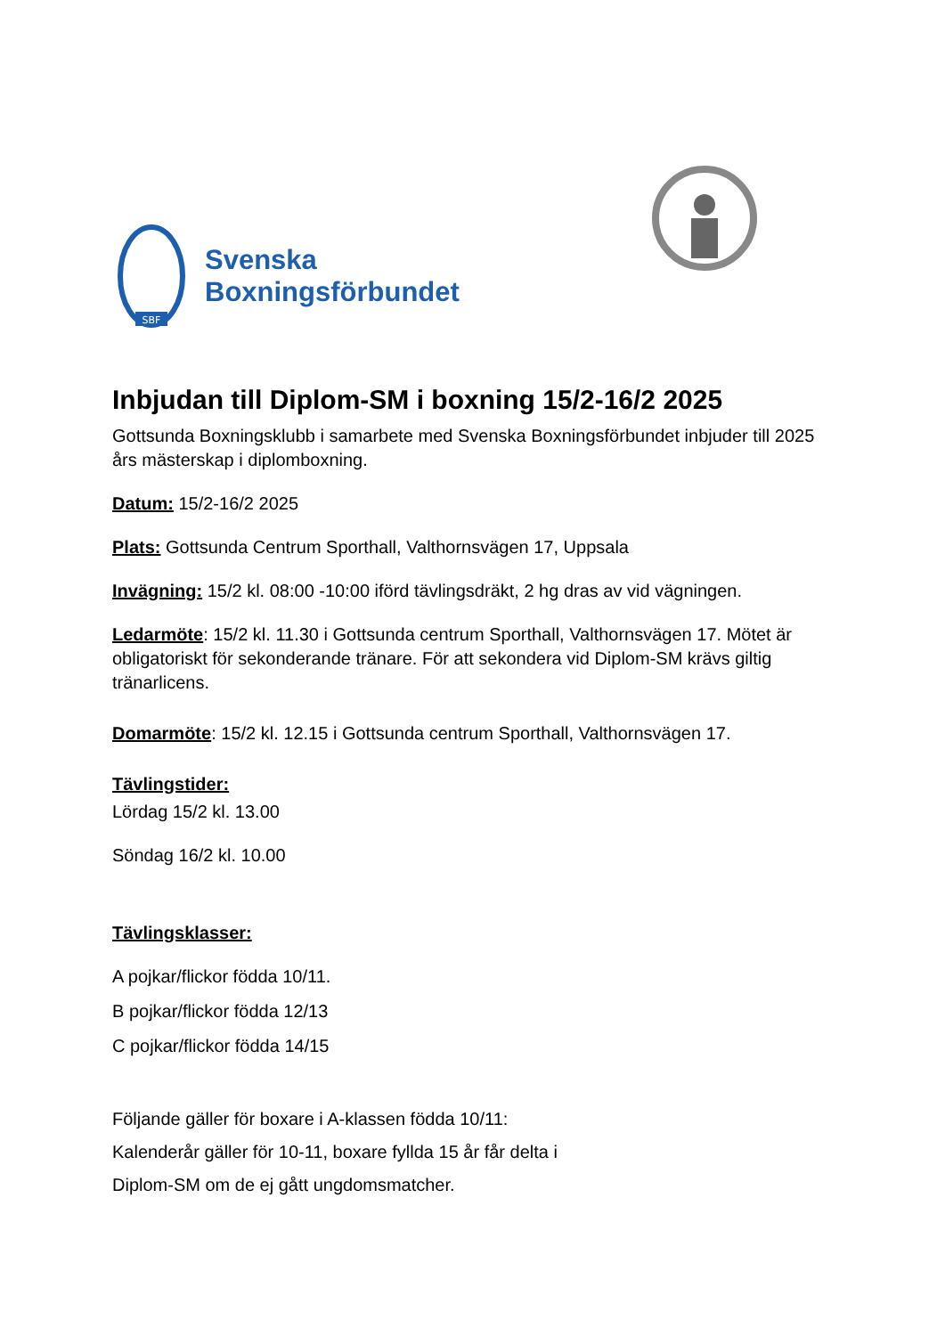SBF
Svenska
Boxningsförbundet
GOTTSUNDA BOXNINGSKLUBB
Inbjudan till Diplom-SM i boxning 15/2-16/2 2025
Gottsunda Boxningsklubb i samarbete med Svenska Boxningsförbundet inbjuder till 2025 års mästerskap i diplomboxning.
Datum: 15/2-16/2 2025
Plats: Gottsunda Centrum Sporthall, Valthornsvägen 17, Uppsala
Invägning: 15/2 kl. 08:00 -10:00 iförd tävlingsdräkt, 2 hg dras av vid vägningen.
Ledarmöte: 15/2 kl. 11.30 i Gottsunda centrum Sporthall, Valthornsvägen 17. Mötet är obligatoriskt för sekonderande tränare. För att sekondera vid Diplom-SM krävs giltig tränarlicens.
Domarmöte: 15/2 kl. 12.15 i Gottsunda centrum Sporthall, Valthornsvägen 17.
Tävlingstider:
Lördag 15/2 kl. 13.00
Söndag 16/2 kl. 10.00
Tävlingsklasser:
A pojkar/flickor födda 10/11.
B pojkar/flickor födda 12/13
C pojkar/flickor födda 14/15
Följande gäller för boxare i A-klassen födda 10/11:
Kalenderår gäller för 10-11, boxare fyllda 15 år får delta i
Diplom-SM om de ej gått ungdomsmatcher.